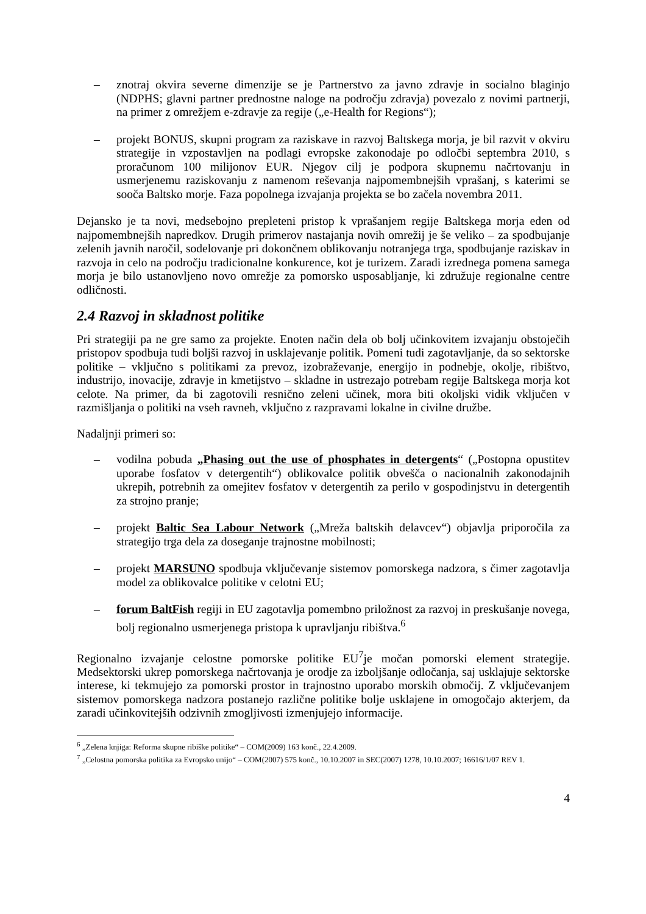– znotraj okvira severne dimenzije se je Partnerstvo za javno zdravje in socialno blaginjo (NDPHS; glavni partner prednostne naloge na področju zdravja) povezalo z novimi partnerji, na primer z omrežjem e-zdravje za regije („e-Health for Regions“);
– projekt BONUS, skupni program za raziskave in razvoj Baltskega morja, je bil razvit v okviru strategije in vzpostavljen na podlagi evropske zakonodaje po odločbi septembra 2010, s proračunom 100 milijonov EUR. Njegov cilj je podpora skupnemu načrtovanju in usmerjenemu raziskovanju z namenom reševanja najpomembnejših vprašanj, s katerimi se sooča Baltsko morje. Faza popolnega izvajanja projekta se bo začela novembra 2011.
Dejansko je ta novi, medsebojno prepleteni pristop k vprašanjem regije Baltskega morja eden od najpomembnejših napredkov. Drugih primerov nastajanja novih omrežij je še veliko – za spodbujanje zelenih javnih naročil, sodelovanje pri dokončnem oblikovanju notranjega trga, spodbujanje raziskav in razvoja in celo na področju tradicionalne konkurence, kot je turizem. Zaradi izrednega pomena samega morja je bilo ustanovljeno novo omrežje za pomorsko usposabljanje, ki združuje regionalne centre odličnosti.
2.4 Razvoj in skladnost politike
Pri strategiji pa ne gre samo za projekte. Enoten način dela ob bolj učinkovitem izvajanju obstoječih pristopov spodbuja tudi boljši razvoj in usklajevanje politik. Pomeni tudi zagotavljanje, da so sektorske politike – vključno s politikami za prevoz, izobraževanje, energijo in podnebje, okolje, ribištvo, industrijo, inovacije, zdravje in kmetijstvo – skladne in ustrezajo potrebam regije Baltskega morja kot celote. Na primer, da bi zagotovili resnično zeleni učinek, mora biti okoljski vidik vključen v razmišljanja o politiki na vseh ravneh, vključno z razpravami lokalne in civilne družbe.
Nadaljnji primeri so:
– vodilna pobuda „Phasing out the use of phosphates in detergents“ („Postopna opustitev uporabe fosfatov v detergentih“) oblikovalce politik obvešča o nacionalnih zakonodajnih ukrepih, potrebnih za omejitev fosfatov v detergentih za perilo v gospodinjstvu in detergentih za strojno pranje;
– projekt Baltic Sea Labour Network („Mreža baltskih delavcev“) objavlja priporočila za strategijo trga dela za doseganje trajnostne mobilnosti;
– projekt MARSUNO spodbuja vključevanje sistemov pomorskega nadzora, s čimer zagotavlja model za oblikovalce politike v celotni EU;
– forum BaltFish regiji in EU zagotavlja pomembno priložnost za razvoj in preskušanje novega, bolj regionalno usmerjenega pristopa k upravljanju ribištva.<sup>6</sup>
Regionalno izvajanje celostne pomorske politike EU<sup>7</sup>je močan pomorski element strategije. Medsektorski ukrep pomorskega načrtovanja je orodje za izboljšanje odločanja, saj usklajuje sektorske interese, ki tekmujejo za pomorski prostor in trajnostno uporabo morskih območij. Z vključevanjem sistemov pomorskega nadzora postanejo različne politike bolje usklajene in omogočajo akterjem, da zaradi učinkovitejših odzivnih zmogljivosti izmenjujejo informacije.
<sup>6</sup> „Zelena knjiga: Reforma skupne ribiške politike“ – COM(2009) 163 konč., 22.4.2009.
<sup>7</sup> „Celostna pomorska politika za Evropsko unijo“ – COM(2007) 575 konč., 10.10.2007 in SEC(2007) 1278, 10.10.2007; 16616/1/07 REV 1.
4